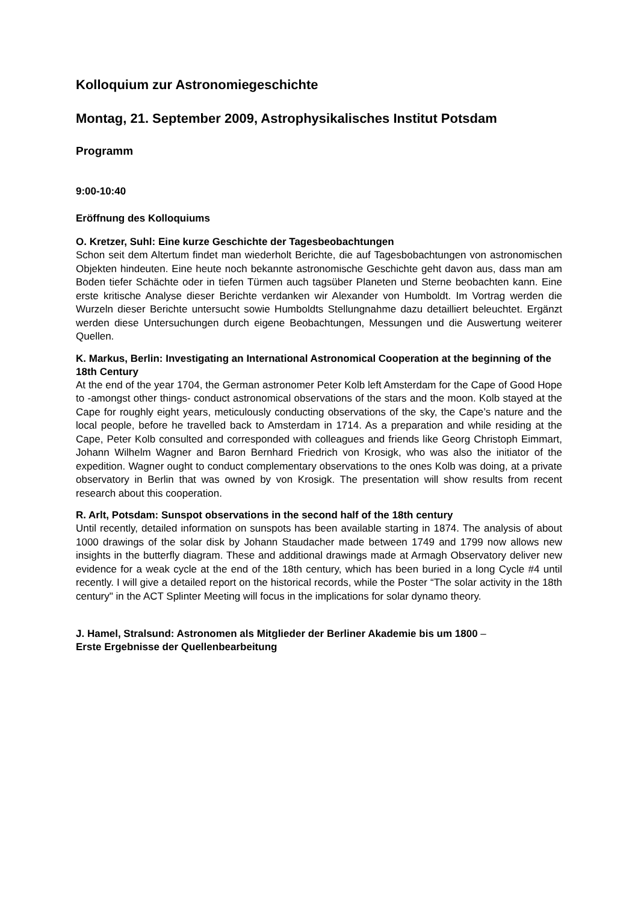Kolloquium zur Astronomiegeschichte
Montag, 21. September 2009, Astrophysikalisches Institut Potsdam
Programm
9:00-10:40
Eröffnung des Kolloquiums
O. Kretzer, Suhl: Eine kurze Geschichte der Tagesbeobachtungen
Schon seit dem Altertum findet man wiederholt Berichte, die auf Tagesbobachtungen von astronomischen Objekten hindeuten. Eine heute noch bekannte astronomische Geschichte geht davon aus, dass man am Boden tiefer Schächte oder in tiefen Türmen auch tagsüber Planeten und Sterne beobachten kann. Eine erste kritische Analyse dieser Berichte verdanken wir Alexander von Humboldt. Im Vortrag werden die Wurzeln dieser Berichte untersucht sowie Humboldts Stellungnahme dazu detailliert beleuchtet. Ergänzt werden diese Untersuchungen durch eigene Beobachtungen, Messungen und die Auswertung weiterer Quellen.
K. Markus, Berlin: Investigating an International Astronomical Cooperation at the beginning of the 18th Century
At the end of the year 1704, the German astronomer Peter Kolb left Amsterdam for the Cape of Good Hope to -amongst other things- conduct astronomical observations of the stars and the moon. Kolb stayed at the Cape for roughly eight years, meticulously conducting observations of the sky, the Cape’s nature and the local people, before he travelled back to Amsterdam in 1714. As a preparation and while residing at the Cape, Peter Kolb consulted and corresponded with colleagues and friends like Georg Christoph Eimmart, Johann Wilhelm Wagner and Baron Bernhard Friedrich von Krosigk, who was also the initiator of the expedition. Wagner ought to conduct complementary observations to the ones Kolb was doing, at a private observatory in Berlin that was owned by von Krosigk. The presentation will show results from recent research about this cooperation.
R. Arlt, Potsdam: Sunspot observations in the second half of the 18th century
Until recently, detailed information on sunspots has been available starting in 1874. The analysis of about 1000 drawings of the solar disk by Johann Staudacher made between 1749 and 1799 now allows new insights in the butterfly diagram. These and additional drawings made at Armagh Observatory deliver new evidence for a weak cycle at the end of the 18th century, which has been buried in a long Cycle #4 until recently. I will give a detailed report on the historical records, while the Poster “The solar activity in the 18th century" in the ACT Splinter Meeting will focus in the implications for solar dynamo theory.
J. Hamel, Stralsund: Astronomen als Mitglieder der Berliner Akademie bis um 1800 –
Erste Ergebnisse der Quellenbearbeitung